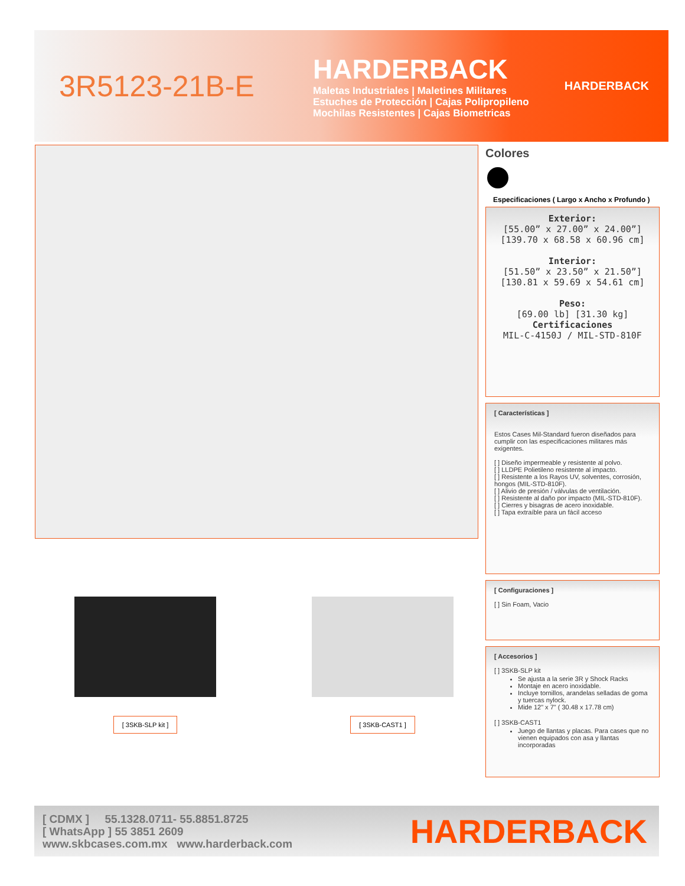3R5123-21B-E
HARDERBACK
Maletas Industriales | Maletines Militares
Estuches de Protección | Cajas Polipropileno
Mochilas Resistentes | Cajas Biometricas
HARDERBACK
Colores
Especificaciones ( Largo x Ancho x Profundo )
Exterior:
[55.00” x 27.00” x 24.00”]
[139.70 x 68.58 x 60.96 cm]
Interior:
[51.50” x 23.50” x 21.50”]
[130.81 x 59.69 x 54.61 cm]
Peso:
[69.00 lb] [31.30 kg]
Certificaciones
MIL-C-4150J / MIL-STD-810F
[ Características ]
Estos Cases Mil-Standard fueron diseñados para cumplir con las especificaciones militares más exigentes.
[ ] Diseño impermeable y resistente al polvo.
[ ] LLDPE Polietileno resistente al impacto.
[ ] Resistente a los Rayos UV, solventes, corrosión, hongos (MIL-STD-810F).
[ ] Alivio de presión / válvulas de ventilación.
[ ] Resistente al daño por impacto (MIL-STD-810F).
[ ] Cierres y bisagras de acero inoxidable.
[ ] Tapa extraíble para un fácil acceso
[ Configuraciones ]
[ ] Sin Foam, Vacio
[ Accesorios ]
[ ] 3SKB-SLP kit
Se ajusta a la serie 3R y Shock Racks
Montaje en acero inoxidable.
Incluye tornillos, arandelas selladas de goma y tuercas nylock.
Mide 12" x 7" ( 30.48 x 17.78 cm)
[ ] 3SKB-CAST1
Juego de llantas y placas. Para cases que no vienen equipados con asa y llantas incorporadas
[ 3SKB-SLP kit ] [ 3SKB-CAST1 ]
[ CDMX ] 55.1328.0711- 55.8851.8725
[ WhatsApp ] 55 3851 2609
www.skbcases.com.mx www.harderback.com
HARDERBACK